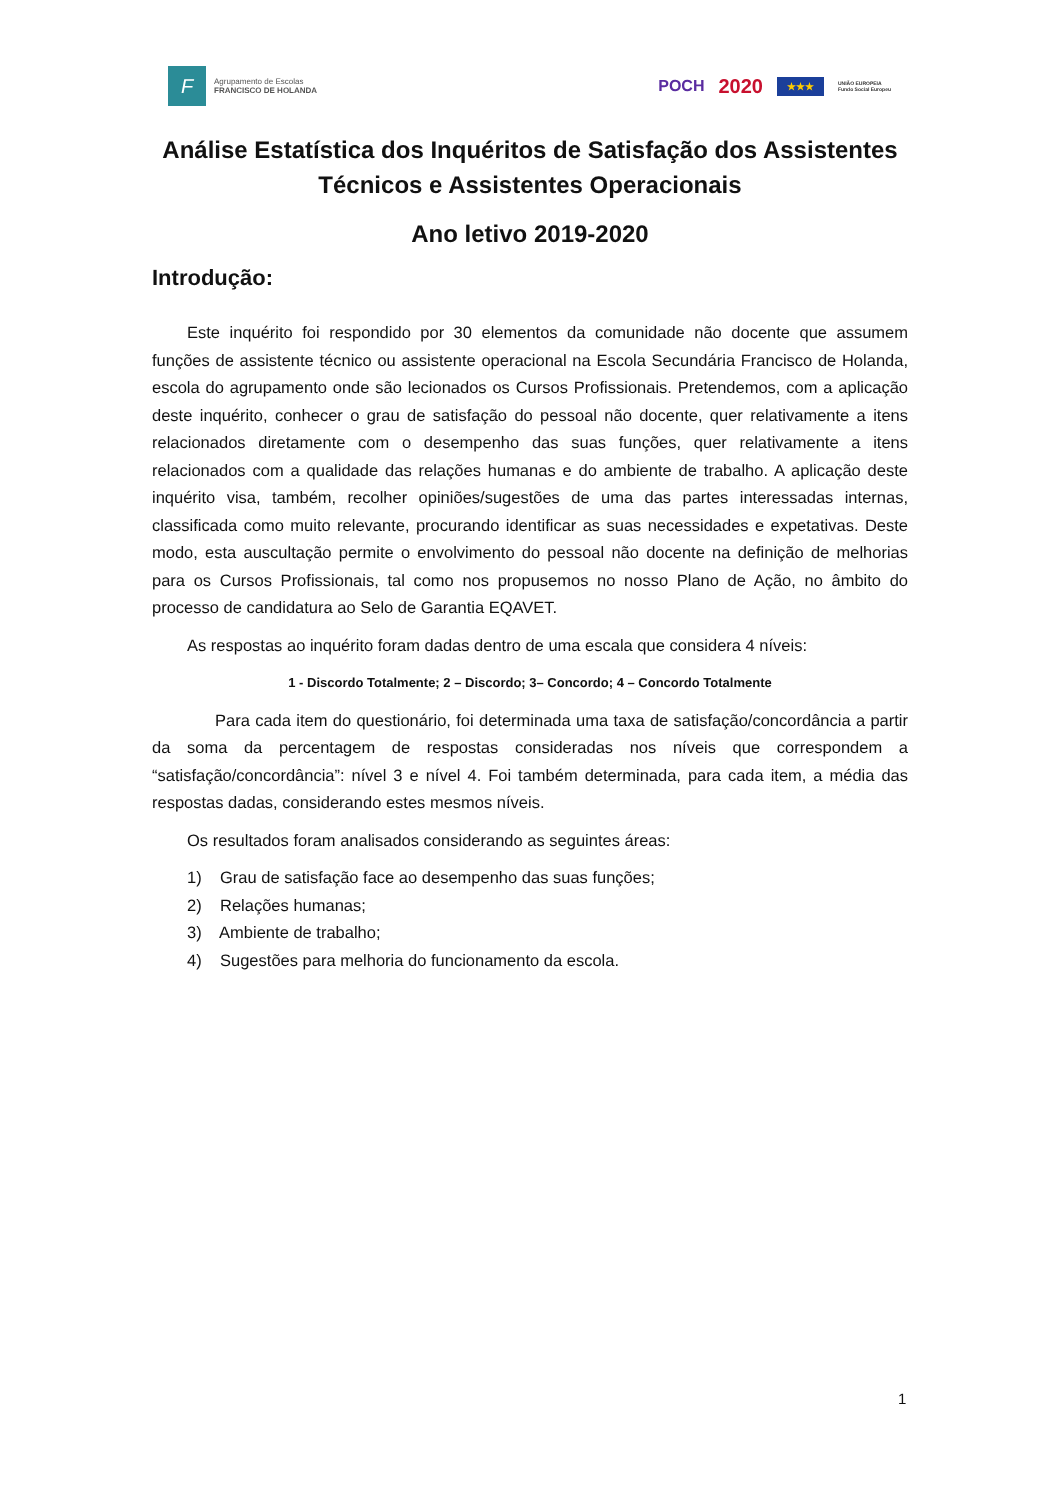F
Agrupamento de Escolas
FRANCISCO DE HOLANDA
POCH 2020 ★★★ UNIÃO EUROPEIA
Fundo Social Europeu
Análise Estatística dos Inquéritos de Satisfação dos Assistentes Técnicos e Assistentes Operacionais
Ano letivo 2019-2020
Introdução:
Este inquérito foi respondido por 30 elementos da comunidade não docente que assumem funções de assistente técnico ou assistente operacional na Escola Secundária Francisco de Holanda, escola do agrupamento onde são lecionados os Cursos Profissionais. Pretendemos, com a aplicação deste inquérito, conhecer o grau de satisfação do pessoal não docente, quer relativamente a itens relacionados diretamente com o desempenho das suas funções, quer relativamente a itens relacionados com a qualidade das relações humanas e do ambiente de trabalho. A aplicação deste inquérito visa, também, recolher opiniões/sugestões de uma das partes interessadas internas, classificada como muito relevante, procurando identificar as suas necessidades e expetativas. Deste modo, esta auscultação permite o envolvimento do pessoal não docente na definição de melhorias para os Cursos Profissionais, tal como nos propusemos no nosso Plano de Ação, no âmbito do processo de candidatura ao Selo de Garantia EQAVET.
As respostas ao inquérito foram dadas dentro de uma escala que considera 4 níveis:
1 - Discordo Totalmente; 2 – Discordo; 3– Concordo; 4 – Concordo Totalmente
Para cada item do questionário, foi determinada uma taxa de satisfação/concordância a partir da soma da percentagem de respostas consideradas nos níveis que correspondem a “satisfação/concordância”: nível 3 e nível 4. Foi também determinada, para cada item, a média das respostas dadas, considerando estes mesmos níveis.
Os resultados foram analisados considerando as seguintes áreas:
1) Grau de satisfação face ao desempenho das suas funções;
2) Relações humanas;
3) Ambiente de trabalho;
4) Sugestões para melhoria do funcionamento da escola.
1